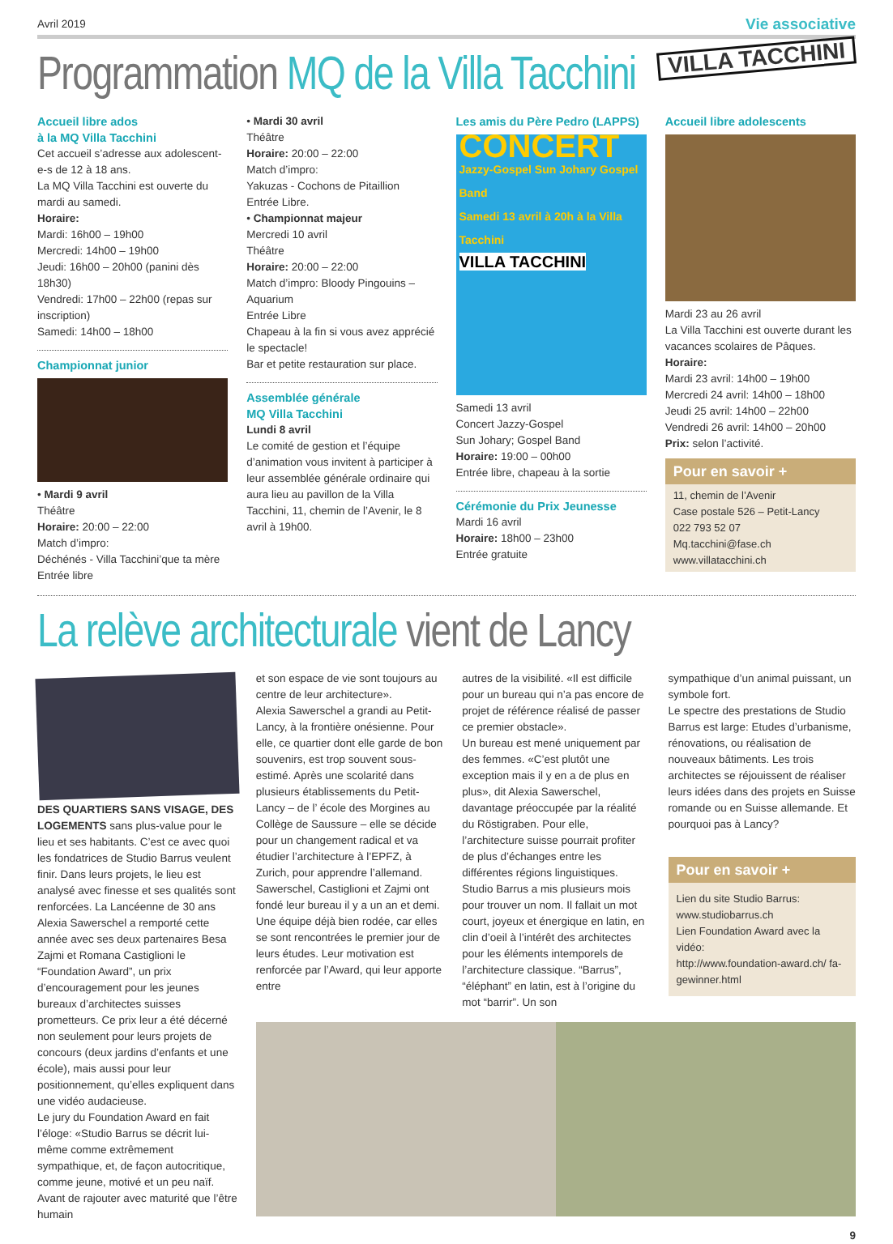Avril 2019 Vie associative
Programmation MQ de la Villa Tacchini
VILLA TACCHINI
Accueil libre ados
à la MQ Villa Tacchini
Cet accueil s’adresse aux adolescent-e-s de 12 à 18 ans.
La MQ Villa Tacchini est ouverte du mardi au samedi.
Horaire:
Mardi: 16h00 – 19h00
Mercredi: 14h00 – 19h00
Jeudi: 16h00 – 20h00 (panini dès 18h30)
Vendredi: 17h00 – 22h00 (repas sur inscription)
Samedi: 14h00 – 18h00
Championnat junior
• Mardi 9 avril
Théâtre
Horaire: 20:00 – 22:00
Match d’impro:
Déchénés - Villa Tacchini’que ta mère
Entrée libre
• Mardi 30 avril
Théâtre
Horaire: 20:00 – 22:00
Match d’impro:
Yakuzas - Cochons de Pitaillion
Entrée Libre.
• Championnat majeur
Mercredi 10 avril
Théâtre
Horaire: 20:00 – 22:00
Match d’impro: Bloody Pingouins – Aquarium
Entrée Libre
Chapeau à la fin si vous avez apprécié le spectacle!
Bar et petite restauration sur place.
Assemblée générale
MQ Villa Tacchini
Lundi 8 avril
Le comité de gestion et l’équipe d’animation vous invitent à participer à leur assemblée générale ordinaire qui aura lieu au pavillon de la Villa Tacchini, 11, chemin de l’Avenir, le 8 avril à 19h00.
Les amis du Père Pedro (LAPPS)
CONCERT
Jazzy-Gospel Sun Johary Gospel Band
Samedi 13 avril à 20h à la Villa Tacchini
VILLA TACCHINI
Samedi 13 avril
Concert Jazzy-Gospel
Sun Johary; Gospel Band
Horaire: 19:00 – 00h00
Entrée libre, chapeau à la sortie
Cérémonie du Prix Jeunesse
Mardi 16 avril
Horaire: 18h00 – 23h00
Entrée gratuite
Accueil libre adolescents
Mardi 23 au 26 avril
La Villa Tacchini est ouverte durant les vacances scolaires de Pâques.
Horaire:
Mardi 23 avril: 14h00 – 19h00
Mercredi 24 avril: 14h00 – 18h00
Jeudi 25 avril: 14h00 – 22h00
Vendredi 26 avril: 14h00 – 20h00
Prix: selon l’activité.
Pour en savoir +
11, chemin de l’Avenir
Case postale 526 – Petit-Lancy
022 793 52 07
Mq.tacchini@fase.ch
www.villatacchini.ch
La relève architecturale vient de Lancy
DES QUARTIERS SANS VISAGE, DES LOGEMENTS sans plus-value pour le lieu et ses habitants. C’est ce avec quoi les fondatrices de Studio Barrus veulent finir. Dans leurs projets, le lieu est analysé avec finesse et ses qualités sont renforcées. La Lancéenne de 30 ans Alexia Sawerschel a remporté cette année avec ses deux partenaires Besa Zajmi et Romana Castiglioni le “Foundation Award”, un prix d’encouragement pour les jeunes bureaux d’architectes suisses prometteurs. Ce prix leur a été décerné non seulement pour leurs projets de concours (deux jardins d’enfants et une école), mais aussi pour leur positionnement, qu’elles expliquent dans une vidéo audacieuse.
Le jury du Foundation Award en fait l’éloge: «Studio Barrus se décrit lui-même comme extrêmement sympathique, et, de façon autocritique, comme jeune, motivé et un peu naïf. Avant de rajouter avec maturité que l’être humain
et son espace de vie sont toujours au centre de leur architecture».
Alexia Sawerschel a grandi au Petit-Lancy, à la frontière onésienne. Pour elle, ce quartier dont elle garde de bon souvenirs, est trop souvent sous-estimé. Après une scolarité dans plusieurs établissements du Petit-Lancy – de l’ école des Morgines au Collège de Saussure – elle se décide pour un changement radical et va étudier l’architecture à l’EPFZ, à Zurich, pour apprendre l’allemand.
Sawerschel, Castiglioni et Zajmi ont fondé leur bureau il y a un an et demi. Une équipe déjà bien rodée, car elles se sont rencontrées le premier jour de leurs études. Leur motivation est renforcée par l’Award, qui leur apporte entre
autres de la visibilité. «Il est difficile pour un bureau qui n’a pas encore de projet de référence réalisé de passer ce premier obstacle».
Un bureau est mené uniquement par des femmes. «C’est plutôt une exception mais il y en a de plus en plus», dit Alexia Sawerschel, davantage préoccupée par la réalité du Röstigraben. Pour elle, l’architecture suisse pourrait profiter de plus d’échanges entre les différentes régions linguistiques.
Studio Barrus a mis plusieurs mois pour trouver un nom. Il fallait un mot court, joyeux et énergique en latin, en clin d’oeil à l’intérêt des architectes pour les éléments intemporels de l’architecture classique. “Barrus”, “éléphant” en latin, est à l’origine du mot “barrir”. Un son
sympathique d’un animal puissant, un symbole fort.
Le spectre des prestations de Studio Barrus est large: Etudes d’urbanisme, rénovations, ou réalisation de nouveaux bâtiments. Les trois architectes se réjouissent de réaliser leurs idées dans des projets en Suisse romande ou en Suisse allemande. Et pourquoi pas à Lancy?
Pour en savoir +
Lien du site Studio Barrus:
www.studiobarrus.ch
Lien Foundation Award avec la vidéo:
http://www.foundation-award.ch/ fa-gewinner.html
9